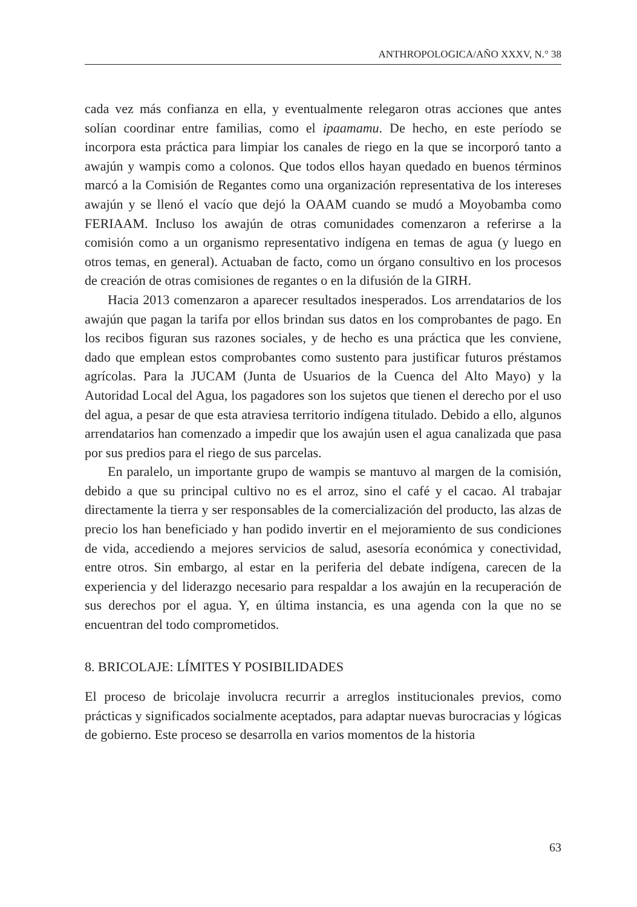ANTHROPOLOGICA/AÑO XXXV, N.° 38
cada vez más confianza en ella, y eventualmente relegaron otras acciones que antes solían coordinar entre familias, como el ipaamamu. De hecho, en este período se incorpora esta práctica para limpiar los canales de riego en la que se incorporó tanto a awajún y wampis como a colonos. Que todos ellos hayan quedado en buenos términos marcó a la Comisión de Regantes como una organización representativa de los intereses awajún y se llenó el vacío que dejó la OAAM cuando se mudó a Moyobamba como FERIAAM. Incluso los awajún de otras comunidades comenzaron a referirse a la comisión como a un organismo representativo indígena en temas de agua (y luego en otros temas, en general). Actuaban de facto, como un órgano consultivo en los procesos de creación de otras comisiones de regantes o en la difusión de la GIRH.
Hacia 2013 comenzaron a aparecer resultados inesperados. Los arrendatarios de los awajún que pagan la tarifa por ellos brindan sus datos en los comprobantes de pago. En los recibos figuran sus razones sociales, y de hecho es una práctica que les conviene, dado que emplean estos comprobantes como sustento para justificar futuros préstamos agrícolas. Para la JUCAM (Junta de Usuarios de la Cuenca del Alto Mayo) y la Autoridad Local del Agua, los pagadores son los sujetos que tienen el derecho por el uso del agua, a pesar de que esta atraviesa territorio indígena titulado. Debido a ello, algunos arrendatarios han comenzado a impedir que los awajún usen el agua canalizada que pasa por sus predios para el riego de sus parcelas.
En paralelo, un importante grupo de wampis se mantuvo al margen de la comisión, debido a que su principal cultivo no es el arroz, sino el café y el cacao. Al trabajar directamente la tierra y ser responsables de la comercialización del producto, las alzas de precio los han beneficiado y han podido invertir en el mejoramiento de sus condiciones de vida, accediendo a mejores servicios de salud, asesoría económica y conectividad, entre otros. Sin embargo, al estar en la periferia del debate indígena, carecen de la experiencia y del liderazgo necesario para respaldar a los awajún en la recuperación de sus derechos por el agua. Y, en última instancia, es una agenda con la que no se encuentran del todo comprometidos.
8. BRICOLAJE: LÍMITES Y POSIBILIDADES
El proceso de bricolaje involucra recurrir a arreglos institucionales previos, como prácticas y significados socialmente aceptados, para adaptar nuevas burocracias y lógicas de gobierno. Este proceso se desarrolla en varios momentos de la historia
63